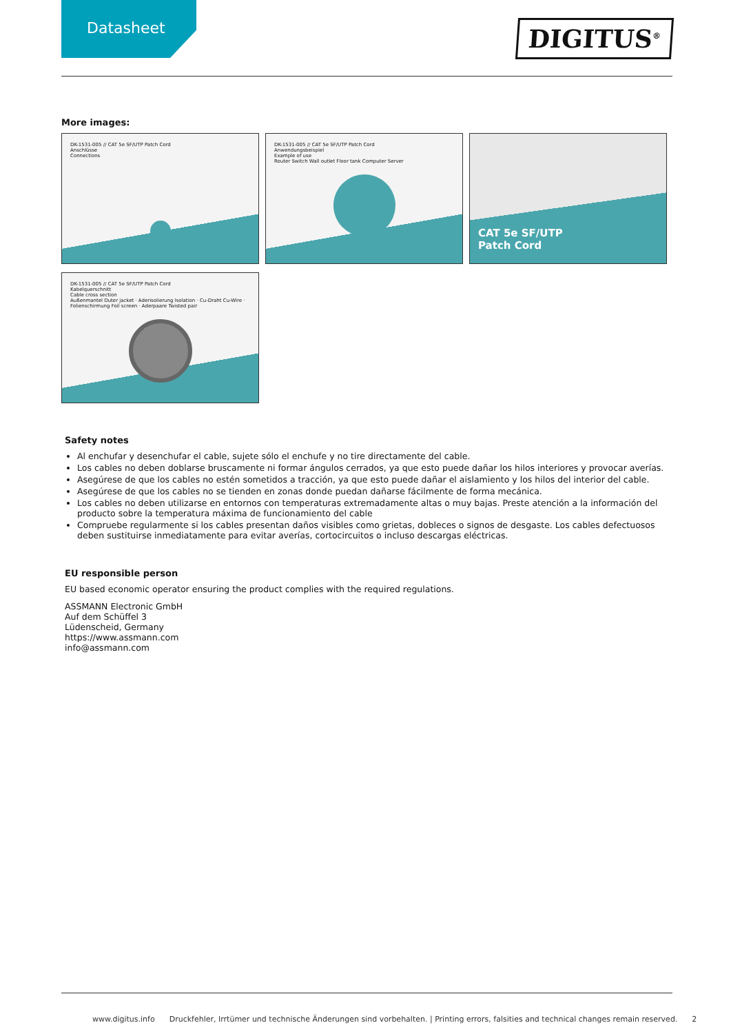Datasheet
DIGITUS<sup>®</sup>
More images:
DK-1531-005 // CAT 5e SF/UTP Patch Cord
Anschlüsse
Connections
DK-1531-005 // CAT 5e SF/UTP Patch Cord
Anwendungsbeispiel
Example of use
Router Switch Wall outlet Floor tank Computer Server
CAT 5e SF/UTP
Patch Cord
DK-1531-005 // CAT 5e SF/UTP Patch Cord
Kabelquerschnitt
Cable cross section
Außenmantel Outer jacket · Aderisolierung Isolation · Cu-Draht Cu-Wire · Folienschirmung Foil screen · Aderpaare Twisted pair
Safety notes
Al enchufar y desenchufar el cable, sujete sólo el enchufe y no tire directamente del cable.
Los cables no deben doblarse bruscamente ni formar ángulos cerrados, ya que esto puede dañar los hilos interiores y provocar averías.
Asegúrese de que los cables no estén sometidos a tracción, ya que esto puede dañar el aislamiento y los hilos del interior del cable.
Asegúrese de que los cables no se tienden en zonas donde puedan dañarse fácilmente de forma mecánica.
Los cables no deben utilizarse en entornos con temperaturas extremadamente altas o muy bajas. Preste atención a la información del producto sobre la temperatura máxima de funcionamiento del cable
Compruebe regularmente si los cables presentan daños visibles como grietas, dobleces o signos de desgaste. Los cables defectuosos deben sustituirse inmediatamente para evitar averías, cortocircuitos o incluso descargas eléctricas.
EU responsible person
EU based economic operator ensuring the product complies with the required regulations.
ASSMANN Electronic GmbH
Auf dem Schüffel 3
Lüdenscheid, Germany
https://www.assmann.com
info@assmann.com
www.digitus.info Druckfehler, Irrtümer und technische Änderungen sind vorbehalten. | Printing errors, falsities and technical changes remain reserved. 2